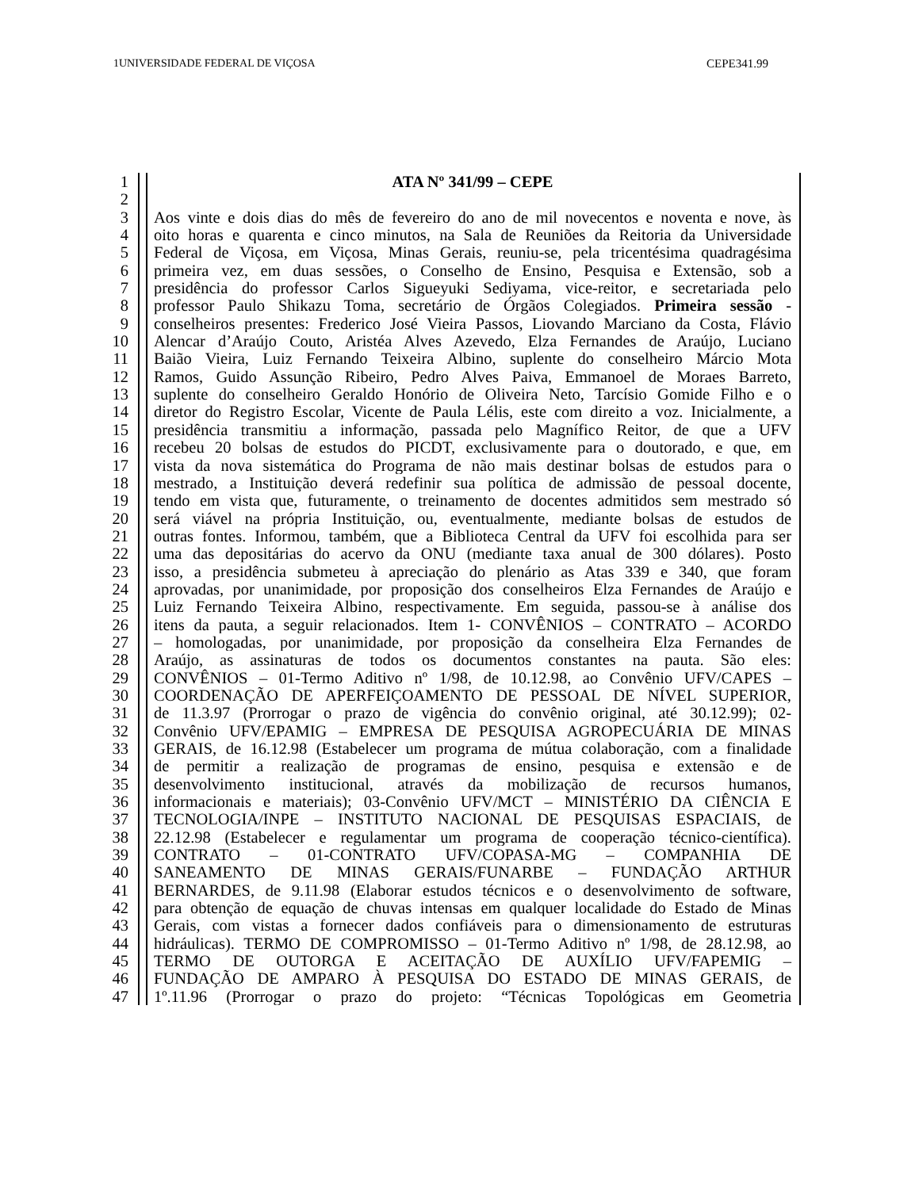1UNIVERSIDADE FEDERAL DE VIÇOSA CEPE341.99
1 ATA Nº 341/99 – CEPE
2
3 Aos vinte e dois dias do mês de fevereiro do ano de mil novecentos e noventa e nove, às
4 oito horas e quarenta e cinco minutos, na Sala de Reuniões da Reitoria da Universidade
5 Federal de Viçosa, em Viçosa, Minas Gerais, reuniu-se, pela tricentésima quadragésima
6 primeira vez, em duas sessões, o Conselho de Ensino, Pesquisa e Extensão, sob a
7 presidência do professor Carlos Sigueyuki Sediyama, vice-reitor, e secretariada pelo
8 professor Paulo Shikazu Toma, secretário de Órgãos Colegiados. Primeira sessão -
9 conselheiros presentes: Frederico José Vieira Passos, Liovando Marciano da Costa, Flávio
10 Alencar d’Araújo Couto, Aristéa Alves Azevedo, Elza Fernandes de Araújo, Luciano
11 Baião Vieira, Luiz Fernando Teixeira Albino, suplente do conselheiro Márcio Mota
12 Ramos, Guido Assunção Ribeiro, Pedro Alves Paiva, Emmanoel de Moraes Barreto,
13 suplente do conselheiro Geraldo Honório de Oliveira Neto, Tarcísio Gomide Filho e o
14 diretor do Registro Escolar, Vicente de Paula Lélis, este com direito a voz. Inicialmente, a
15 presidência transmitiu a informação, passada pelo Magnífico Reitor, de que a UFV
16 recebeu 20 bolsas de estudos do PICDT, exclusivamente para o doutorado, e que, em
17 vista da nova sistemática do Programa de não mais destinar bolsas de estudos para o
18 mestrado, a Instituição deverá redefinir sua política de admissão de pessoal docente,
19 tendo em vista que, futuramente, o treinamento de docentes admitidos sem mestrado só
20 será viável na própria Instituição, ou, eventualmente, mediante bolsas de estudos de
21 outras fontes. Informou, também, que a Biblioteca Central da UFV foi escolhida para ser
22 uma das depositárias do acervo da ONU (mediante taxa anual de 300 dólares). Posto
23 isso, a presidência submeteu à apreciação do plenário as Atas 339 e 340, que foram
24 aprovadas, por unanimidade, por proposição dos conselheiros Elza Fernandes de Araújo e
25 Luiz Fernando Teixeira Albino, respectivamente. Em seguida, passou-se à análise dos
26 itens da pauta, a seguir relacionados. Item 1- CONVÊNIOS – CONTRATO – ACORDO
27 – homologadas, por unanimidade, por proposição da conselheira Elza Fernandes de
28 Araújo, as assinaturas de todos os documentos constantes na pauta. São eles:
29 CONVÊNIOS – 01-Termo Aditivo nº 1/98, de 10.12.98, ao Convênio UFV/CAPES –
30 COORDENAÇÃO DE APERFEIÇOAMENTO DE PESSOAL DE NÍVEL SUPERIOR,
31 de 11.3.97 (Prorrogar o prazo de vigência do convênio original, até 30.12.99); 02-
32 Convênio UFV/EPAMIG – EMPRESA DE PESQUISA AGROPECUÁRIA DE MINAS
33 GERAIS, de 16.12.98 (Estabelecer um programa de mútua colaboração, com a finalidade
34 de permitir a realização de programas de ensino, pesquisa e extensão e de
35 desenvolvimento institucional, através da mobilização de recursos humanos,
36 informacionais e materiais); 03-Convênio UFV/MCT – MINISTÉRIO DA CIÊNCIA E
37 TECNOLOGIA/INPE – INSTITUTO NACIONAL DE PESQUISAS ESPACIAIS, de
38 22.12.98 (Estabelecer e regulamentar um programa de cooperação técnico-científica).
39 CONTRATO – 01-CONTRATO UFV/COPASA-MG – COMPANHIA DE
40 SANEAMENTO DE MINAS GERAIS/FUNARBE – FUNDAÇÃO ARTHUR
41 BERNARDES, de 9.11.98 (Elaborar estudos técnicos e o desenvolvimento de software,
42 para obtenção de equação de chuvas intensas em qualquer localidade do Estado de Minas
43 Gerais, com vistas a fornecer dados confiáveis para o dimensionamento de estruturas
44 hidráulicas). TERMO DE COMPROMISSO – 01-Termo Aditivo nº 1/98, de 28.12.98, ao
45 TERMO DE OUTORGA E ACEITAÇÃO DE AUXÍLIO UFV/FAPEMIG –
46 FUNDAÇÃO DE AMPARO À PESQUISA DO ESTADO DE MINAS GERAIS, de
47 1º.11.96 (Prorrogar o prazo do projeto: “Técnicas Topológicas em Geometria